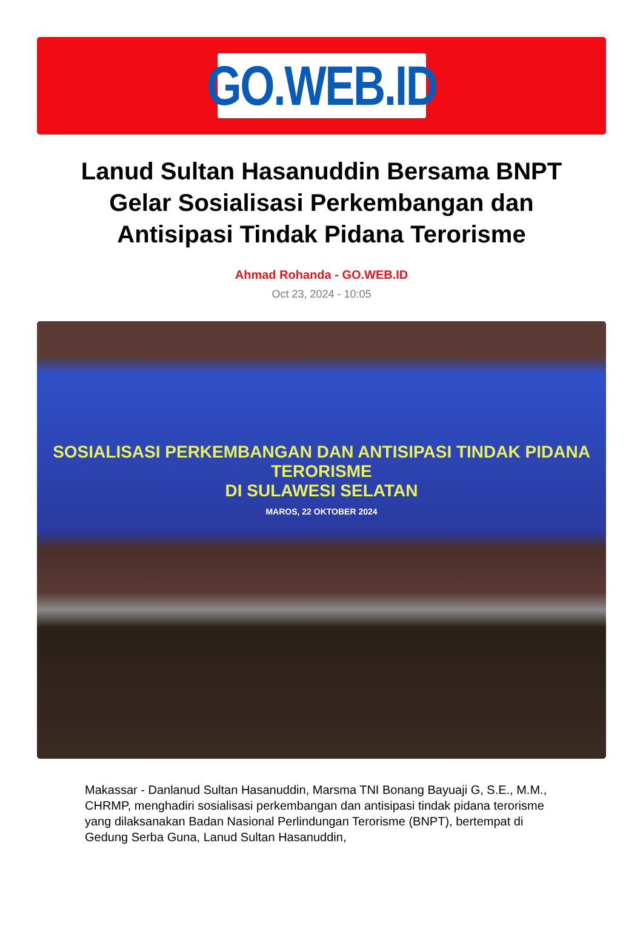GO.WEB.ID
Lanud Sultan Hasanuddin Bersama BNPT Gelar Sosialisasi Perkembangan dan Antisipasi Tindak Pidana Terorisme
Ahmad Rohanda - GO.WEB.ID
Oct 23, 2024 - 10:05
SOSIALISASI PERKEMBANGAN DAN ANTISIPASI TINDAK PIDANA TERORISME
DI SULAWESI SELATAN
MAROS, 22 OKTOBER 2024
Makassar - Danlanud Sultan Hasanuddin, Marsma TNI Bonang Bayuaji G, S.E., M.M., CHRMP, menghadiri sosialisasi perkembangan dan antisipasi tindak pidana terorisme yang dilaksanakan Badan Nasional Perlindungan Terorisme (BNPT), bertempat di Gedung Serba Guna, Lanud Sultan Hasanuddin,